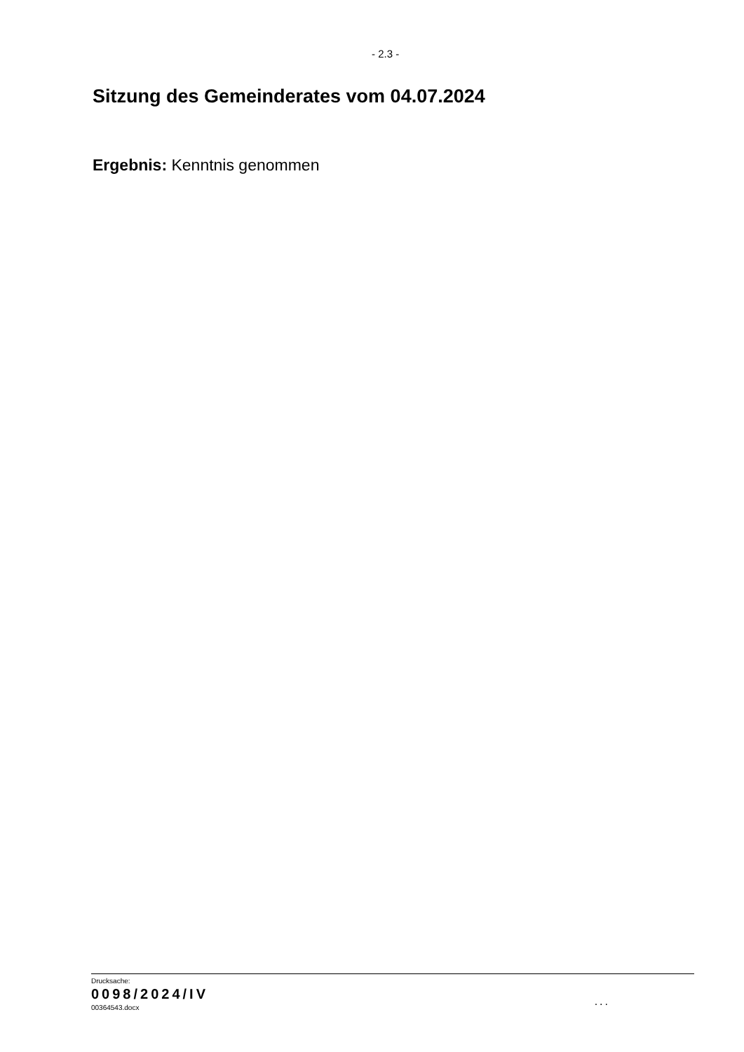- 2.3 -
Sitzung des Gemeinderates vom 04.07.2024
Ergebnis: Kenntnis genommen
Drucksache:
0098/2024/IV
00364543.docx
...